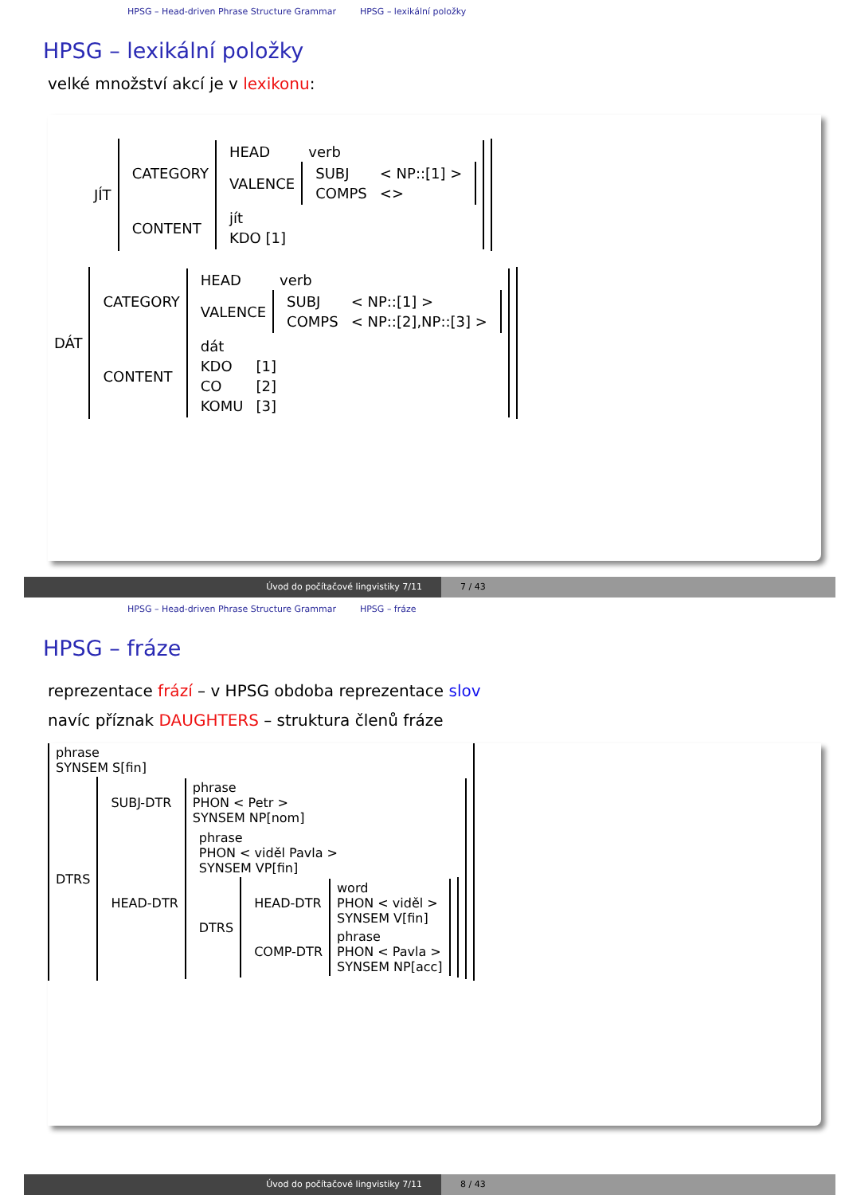HPSG – Head-driven Phrase Structure Grammar HPSG – lexikální položky
HPSG – lexikální položky
velké množství akcí je v lexikonu:
| JÍT | / CATEGORY / / HEAD / verb / / VALENCE / / SUBJ / < NP::[1] > / / COMPS / <> / / / / CONTENT / / jít / / KDO [1] / / |
| DÁT | / CATEGORY / / HEAD / verb / / VALENCE / / SUBJ / < NP::[1] > / / COMPS / < NP::[2],NP::[3] > / / / / CONTENT / / dát / / / KDO / [1] / / CO / [2] / / KOMU / [3] / / |
Úvod do počítačové lingvistiky 7/11 7 / 43
HPSG – Head-driven Phrase Structure Grammar HPSG – fráze
HPSG – fráze
reprezentace frází – v HPSG obdoba reprezentace slov
navíc příznak DAUGHTERS – struktura členů fráze
| phrase SYNSEM S[fin] | |
| DTRS | / SUBJ-DTR / phrase PHON < Petr > SYNSEM NP[nom] / / HEAD-DTR / / phrase PHON < viděl Pavla > SYNSEM VP[fin] / / / DTRS / / HEAD-DTR / word PHON < viděl > SYNSEM V[fin] / / COMP-DTR / phrase PHON < Pavla > SYNSEM NP[acc] / / / |
Úvod do počítačové lingvistiky 7/11 8 / 43